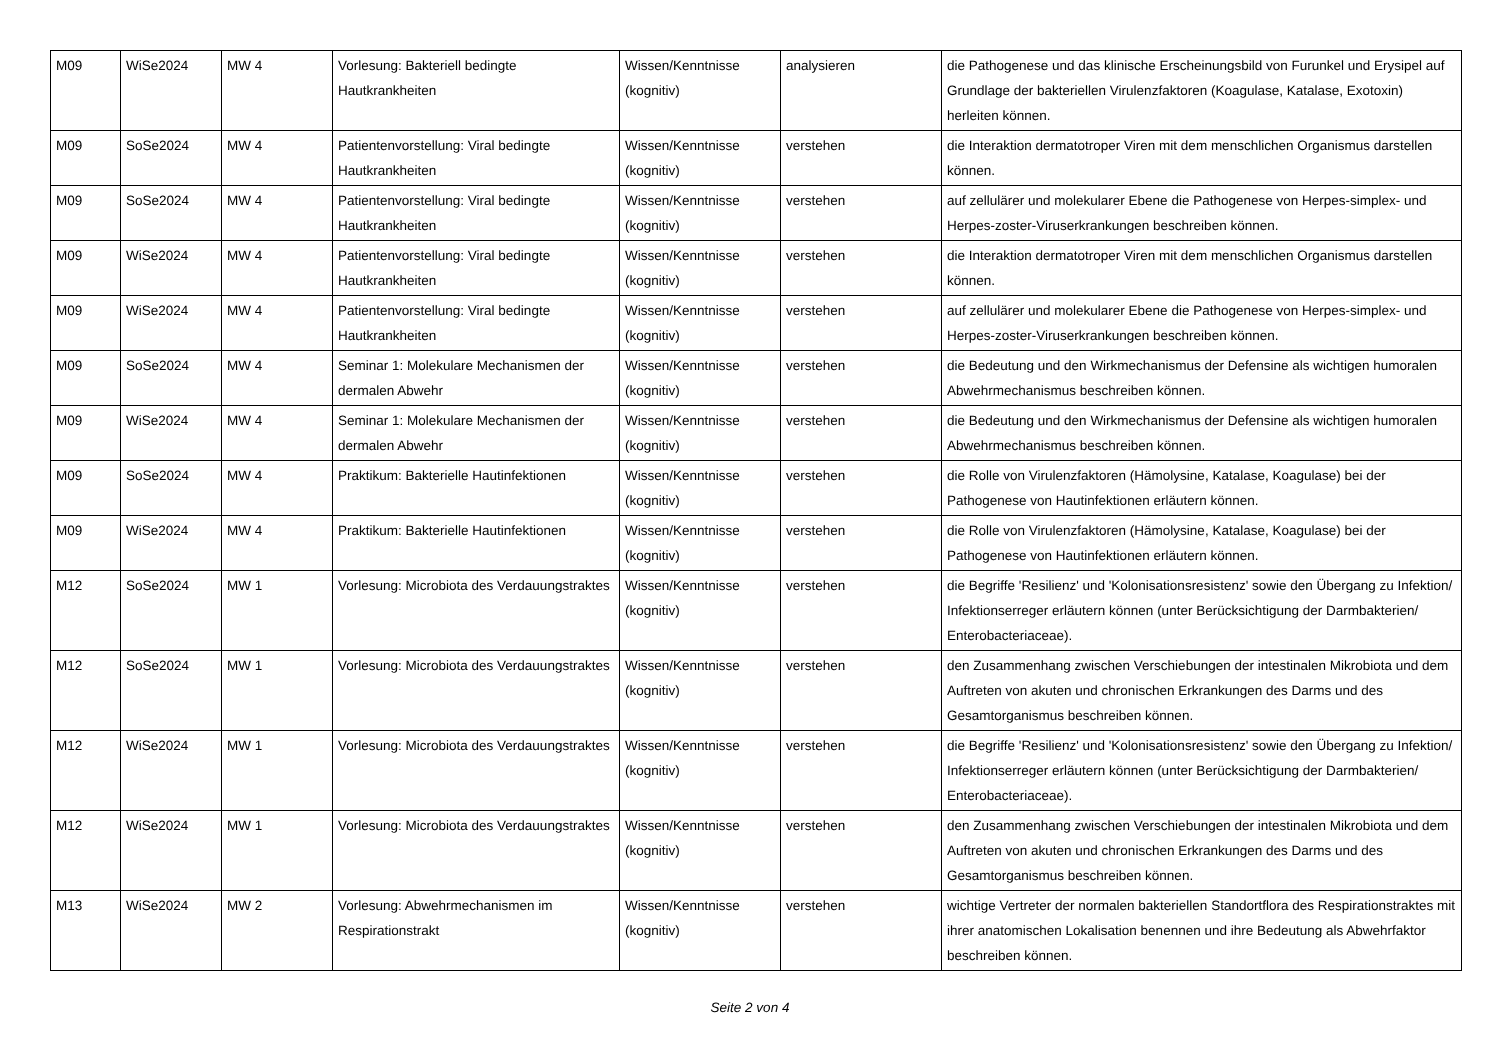| M09 | WiSe2024 | MW 4 | Vorlesung: Bakteriell bedingte Hautkrankheiten | Wissen/Kenntnisse (kognitiv) | analysieren | die Pathogenese und das klinische Erscheinungsbild von Furunkel und Erysipel auf Grundlage der bakteriellen Virulenzfaktoren (Koagulase, Katalase, Exotoxin) herleiten können. |
| M09 | SoSe2024 | MW 4 | Patientenvorstellung: Viral bedingte Hautkrankheiten | Wissen/Kenntnisse (kognitiv) | verstehen | die Interaktion dermatotroper Viren mit dem menschlichen Organismus darstellen können. |
| M09 | SoSe2024 | MW 4 | Patientenvorstellung: Viral bedingte Hautkrankheiten | Wissen/Kenntnisse (kognitiv) | verstehen | auf zellulärer und molekularer Ebene die Pathogenese von Herpes-simplex- und Herpes-zoster-Viruserkrankungen beschreiben können. |
| M09 | WiSe2024 | MW 4 | Patientenvorstellung: Viral bedingte Hautkrankheiten | Wissen/Kenntnisse (kognitiv) | verstehen | die Interaktion dermatotroper Viren mit dem menschlichen Organismus darstellen können. |
| M09 | WiSe2024 | MW 4 | Patientenvorstellung: Viral bedingte Hautkrankheiten | Wissen/Kenntnisse (kognitiv) | verstehen | auf zellulärer und molekularer Ebene die Pathogenese von Herpes-simplex- und Herpes-zoster-Viruserkrankungen beschreiben können. |
| M09 | SoSe2024 | MW 4 | Seminar 1: Molekulare Mechanismen der dermalen Abwehr | Wissen/Kenntnisse (kognitiv) | verstehen | die Bedeutung und den Wirkmechanismus der Defensine als wichtigen humoralen Abwehrmechanismus beschreiben können. |
| M09 | WiSe2024 | MW 4 | Seminar 1: Molekulare Mechanismen der dermalen Abwehr | Wissen/Kenntnisse (kognitiv) | verstehen | die Bedeutung und den Wirkmechanismus der Defensine als wichtigen humoralen Abwehrmechanismus beschreiben können. |
| M09 | SoSe2024 | MW 4 | Praktikum: Bakterielle Hautinfektionen | Wissen/Kenntnisse (kognitiv) | verstehen | die Rolle von Virulenzfaktoren (Hämolysine, Katalase, Koagulase) bei der Pathogenese von Hautinfektionen erläutern können. |
| M09 | WiSe2024 | MW 4 | Praktikum: Bakterielle Hautinfektionen | Wissen/Kenntnisse (kognitiv) | verstehen | die Rolle von Virulenzfaktoren (Hämolysine, Katalase, Koagulase) bei der Pathogenese von Hautinfektionen erläutern können. |
| M12 | SoSe2024 | MW 1 | Vorlesung: Microbiota des Verdauungstraktes | Wissen/Kenntnisse (kognitiv) | verstehen | die Begriffe 'Resilienz' und 'Kolonisationsresistenz' sowie den Übergang zu Infektion/ Infektionserreger erläutern können (unter Berücksichtigung der Darmbakterien/ Enterobacteriaceae). |
| M12 | SoSe2024 | MW 1 | Vorlesung: Microbiota des Verdauungstraktes | Wissen/Kenntnisse (kognitiv) | verstehen | den Zusammenhang zwischen Verschiebungen der intestinalen Mikrobiota und dem Auftreten von akuten und chronischen Erkrankungen des Darms und des Gesamtorganismus beschreiben können. |
| M12 | WiSe2024 | MW 1 | Vorlesung: Microbiota des Verdauungstraktes | Wissen/Kenntnisse (kognitiv) | verstehen | die Begriffe 'Resilienz' und 'Kolonisationsresistenz' sowie den Übergang zu Infektion/ Infektionserreger erläutern können (unter Berücksichtigung der Darmbakterien/ Enterobacteriaceae). |
| M12 | WiSe2024 | MW 1 | Vorlesung: Microbiota des Verdauungstraktes | Wissen/Kenntnisse (kognitiv) | verstehen | den Zusammenhang zwischen Verschiebungen der intestinalen Mikrobiota und dem Auftreten von akuten und chronischen Erkrankungen des Darms und des Gesamtorganismus beschreiben können. |
| M13 | WiSe2024 | MW 2 | Vorlesung: Abwehrmechanismen im Respirationstrakt | Wissen/Kenntnisse (kognitiv) | verstehen | wichtige Vertreter der normalen bakteriellen Standortflora des Respirationstraktes mit ihrer anatomischen Lokalisation benennen und ihre Bedeutung als Abwehrfaktor beschreiben können. |
Seite 2 von 4